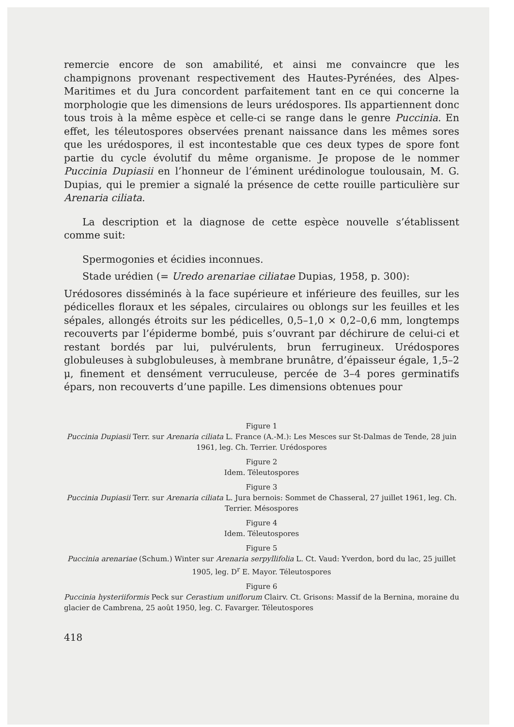remercie encore de son amabilité, et ainsi me convaincre que les champignons provenant respectivement des Hautes-Pyrénées, des Alpes-Maritimes et du Jura concordent parfaitement tant en ce qui concerne la morphologie que les dimensions de leurs urédospores. Ils appartiennent donc tous trois à la même espèce et celle-ci se range dans le genre Puccinia. En effet, les téleutospores observées prenant naissance dans les mêmes sores que les urédospores, il est incontestable que ces deux types de spore font partie du cycle évolutif du même organisme. Je propose de le nommer Puccinia Dupiasii en l’honneur de l’éminent urédinologue toulousain, M. G. Dupias, qui le premier a signalé la présence de cette rouille particulière sur Arenaria ciliata.
La description et la diagnose de cette espèce nouvelle s’établissent comme suit:
Spermogonies et écidies inconnues.
Stade urédien (= Uredo arenariae ciliatae Dupias, 1958, p. 300):
Urédosores disséminés à la face supérieure et inférieure des feuilles, sur les pédicelles floraux et les sépales, circulaires ou oblongs sur les feuilles et les sépales, allongés étroits sur les pédicelles, 0,5–1,0 × 0,2–0,6 mm, longtemps recouverts par l’épiderme bombé, puis s’ouvrant par déchirure de celui-ci et restant bordés par lui, pulvérulents, brun ferrugineux. Urédospores globuleuses à subglobuleuses, à membrane brunâtre, d’épaisseur égale, 1,5–2 μ, finement et densément verruculeuse, percée de 3–4 pores germinatifs épars, non recouverts d’une papille. Les dimensions obtenues pour
Figure 1
Puccinia Dupiasii Terr. sur Arenaria ciliata L. France (A.-M.): Les Mesces sur St-Dalmas de Tende, 28 juin 1961, leg. Ch. Terrier. Urédospores
Figure 2
Idem. Téleutospores
Figure 3
Puccinia Dupiasii Terr. sur Arenaria ciliata L. Jura bernois: Sommet de Chasseral, 27 juillet 1961, leg. Ch. Terrier. Mésospores
Figure 4
Idem. Téleutospores
Figure 5
Puccinia arenariae (Schum.) Winter sur Arenaria serpyllifolia L. Ct. Vaud: Yverdon, bord du lac, 25 juillet 1905, leg. D<sup>r</sup> E. Mayor. Téleutospores
Figure 6
Puccinia hysteriiformis Peck sur Cerastium uniflorum Clairv. Ct. Grisons: Massif de la Bernina, moraine du glacier de Cambrena, 25 août 1950, leg. C. Favarger. Téleutospores
418